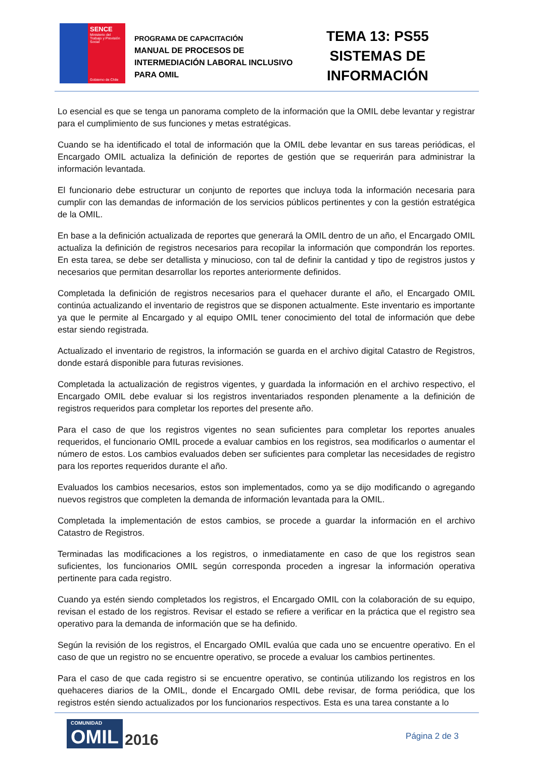SENCE
Ministerio del Trabajo y Previsión Social
Gobierno de Chile
PROGRAMA DE CAPACITACIÓN
MANUAL DE PROCESOS DE INTERMEDIACIÓN LABORAL INCLUSIVO PARA OMIL
TEMA 13: PS55
SISTEMAS DE
INFORMACIÓN
Lo esencial es que se tenga un panorama completo de la información que la OMIL debe levantar y registrar para el cumplimiento de sus funciones y metas estratégicas.
Cuando se ha identificado el total de información que la OMIL debe levantar en sus tareas periódicas, el Encargado OMIL actualiza la definición de reportes de gestión que se requerirán para administrar la información levantada.
El funcionario debe estructurar un conjunto de reportes que incluya toda la información necesaria para cumplir con las demandas de información de los servicios públicos pertinentes y con la gestión estratégica de la OMIL.
En base a la definición actualizada de reportes que generará la OMIL dentro de un año, el Encargado OMIL actualiza la definición de registros necesarios para recopilar la información que compondrán los reportes. En esta tarea, se debe ser detallista y minucioso, con tal de definir la cantidad y tipo de registros justos y necesarios que permitan desarrollar los reportes anteriormente definidos.
Completada la definición de registros necesarios para el quehacer durante el año, el Encargado OMIL continúa actualizando el inventario de registros que se disponen actualmente. Este inventario es importante ya que le permite al Encargado y al equipo OMIL tener conocimiento del total de información que debe estar siendo registrada.
Actualizado el inventario de registros, la información se guarda en el archivo digital Catastro de Registros, donde estará disponible para futuras revisiones.
Completada la actualización de registros vigentes, y guardada la información en el archivo respectivo, el Encargado OMIL debe evaluar si los registros inventariados responden plenamente a la definición de registros requeridos para completar los reportes del presente año.
Para el caso de que los registros vigentes no sean suficientes para completar los reportes anuales requeridos, el funcionario OMIL procede a evaluar cambios en los registros, sea modificarlos o aumentar el número de estos. Los cambios evaluados deben ser suficientes para completar las necesidades de registro para los reportes requeridos durante el año.
Evaluados los cambios necesarios, estos son implementados, como ya se dijo modificando o agregando nuevos registros que completen la demanda de información levantada para la OMIL.
Completada la implementación de estos cambios, se procede a guardar la información en el archivo Catastro de Registros.
Terminadas las modificaciones a los registros, o inmediatamente en caso de que los registros sean suficientes, los funcionarios OMIL según corresponda proceden a ingresar la información operativa pertinente para cada registro.
Cuando ya estén siendo completados los registros, el Encargado OMIL con la colaboración de su equipo, revisan el estado de los registros. Revisar el estado se refiere a verificar en la práctica que el registro sea operativo para la demanda de información que se ha definido.
Según la revisión de los registros, el Encargado OMIL evalúa que cada uno se encuentre operativo. En el caso de que un registro no se encuentre operativo, se procede a evaluar los cambios pertinentes.
Para el caso de que cada registro si se encuentre operativo, se continúa utilizando los registros en los quehaceres diarios de la OMIL, donde el Encargado OMIL debe revisar, de forma periódica, que los registros estén siendo actualizados por los funcionarios respectivos. Esta es una tarea constante a lo
COMUNIDAD
OMIL
2016
Página 2 de 3